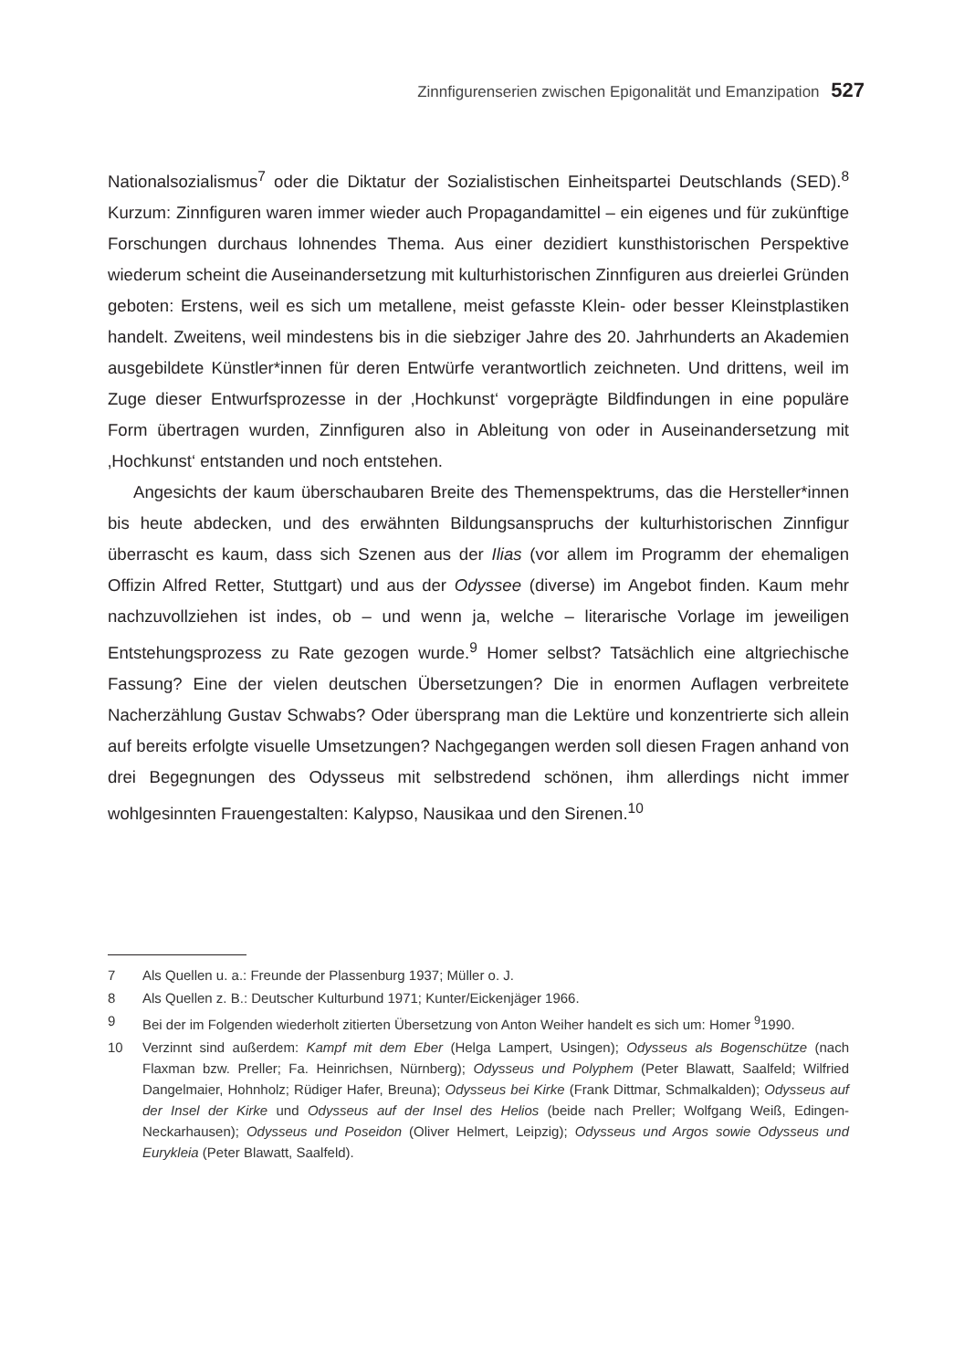Zinnfigurenserien zwischen Epigonalität und Emanzipation 527
Nationalsozialismus<sup>7</sup> oder die Diktatur der Sozialistischen Einheitspartei Deutschlands (SED).<sup>8</sup> Kurzum: Zinnfiguren waren immer wieder auch Propagandamittel – ein eigenes und für zukünftige Forschungen durchaus lohnendes Thema. Aus einer dezidiert kunsthistorischen Perspektive wiederum scheint die Auseinandersetzung mit kulturhistorischen Zinnfiguren aus dreierlei Gründen geboten: Erstens, weil es sich um metallene, meist gefasste Klein- oder besser Kleinstplastiken handelt. Zweitens, weil mindestens bis in die siebziger Jahre des 20. Jahrhunderts an Akademien ausgebildete Künstler*innen für deren Entwürfe verantwortlich zeichneten. Und drittens, weil im Zuge dieser Entwurfsprozesse in der ‚Hochkunst‘ vorgeprägte Bildfindungen in eine populäre Form übertragen wurden, Zinnfiguren also in Ableitung von oder in Auseinandersetzung mit ‚Hochkunst‘ entstanden und noch entstehen.
Angesichts der kaum überschaubaren Breite des Themenspektrums, das die Hersteller*innen bis heute abdecken, und des erwähnten Bildungsanspruchs der kulturhistorischen Zinnfigur überrascht es kaum, dass sich Szenen aus der Ilias (vor allem im Programm der ehemaligen Offizin Alfred Retter, Stuttgart) und aus der Odyssee (diverse) im Angebot finden. Kaum mehr nachzuvollziehen ist indes, ob – und wenn ja, welche – literarische Vorlage im jeweiligen Entstehungsprozess zu Rate gezogen wurde.<sup>9</sup> Homer selbst? Tatsächlich eine altgriechische Fassung? Eine der vielen deutschen Übersetzungen? Die in enormen Auflagen verbreitete Nacherzählung Gustav Schwabs? Oder übersprang man die Lektüre und konzentrierte sich allein auf bereits erfolgte visuelle Umsetzungen? Nachgegangen werden soll diesen Fragen anhand von drei Begegnungen des Odysseus mit selbstredend schönen, ihm allerdings nicht immer wohlgesinnten Frauengestalten: Kalypso, Nausikaa und den Sirenen.<sup>10</sup>
7 Als Quellen u. a.: Freunde der Plassenburg 1937; Müller o. J.
8 Als Quellen z. B.: Deutscher Kulturbund 1971; Kunter/Eickenjäger 1966.
9 Bei der im Folgenden wiederholt zitierten Übersetzung von Anton Weiher handelt es sich um: Homer <sup>9</sup>1990.
10 Verzinnt sind außerdem: Kampf mit dem Eber (Helga Lampert, Usingen); Odysseus als Bogenschütze (nach Flaxman bzw. Preller; Fa. Heinrichsen, Nürnberg); Odysseus und Polyphem (Peter Blawatt, Saalfeld; Wilfried Dangelmaier, Hohnholz; Rüdiger Hafer, Breuna); Odysseus bei Kirke (Frank Dittmar, Schmalkalden); Odysseus auf der Insel der Kirke und Odysseus auf der Insel des Helios (beide nach Preller; Wolfgang Weiß, Edingen-Neckarhausen); Odysseus und Poseidon (Oliver Helmert, Leipzig); Odysseus und Argos sowie Odysseus und Eurykleia (Peter Blawatt, Saalfeld).